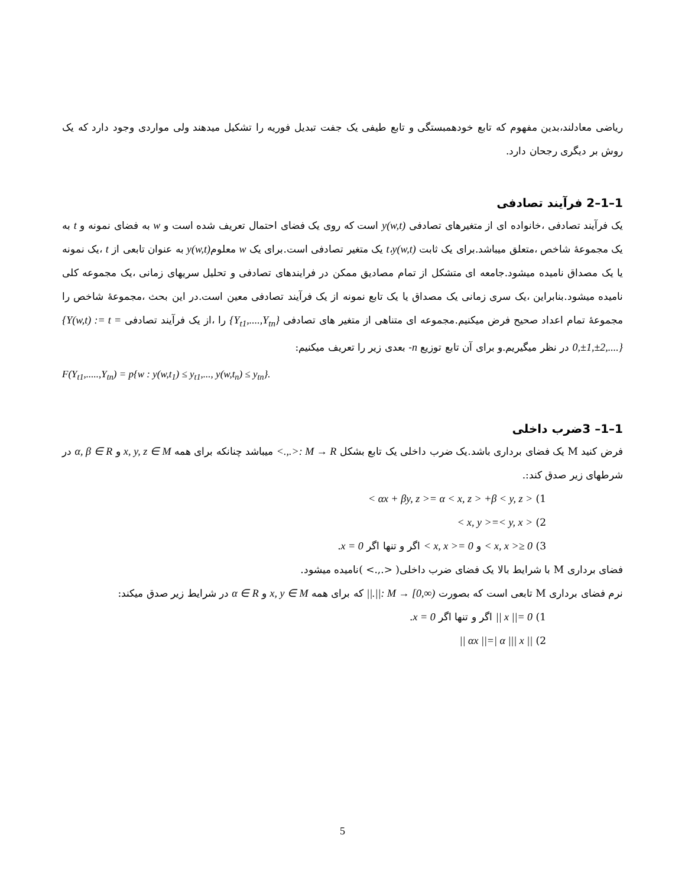ریاضی معادلند،بدین مفهوم که تابع خودهمبستگی و تابع طیفی یک جفت تبدیل فوریه را تشکیل میدهند ولی مواردی وجود دارد که یک روش بر دیگری رجحان دارد.
1–1–2 فرآیند تصادفی
یک فرآیند تصادفی ،خانواده ای از متغیرهای تصادفی y(w,t) است که روی یک فضای احتمال تعریف شده است و w به فضای نمونه و t به یک مجموعهٔ شاخص ،متعلق میباشد.برای یک ثابت t،y(w,t) یک متغیر تصادفی است.برای یک w معلومy(w,t) به عنوان تابعی از t ،یک نمونه یا یک مصداق نامیده میشود.جامعه ای متشکل از تمام مصادیق ممکن در فرایندهای تصادفی و تحلیل سریهای زمانی ،یک مجموعه کلی نامیده میشود.بنابراین ،یک سری زمانی یک مصداق یا یک تابع نمونه از یک فرآیند تصادفی معین است.در این بحث ،مجموعهٔ شاخص را مجموعهٔ تمام اعداد صحیح فرض میکنیم.مجموعه ای متناهی از متغیر های تصادفی {Y<sub>t1</sub>,....,Y<sub>tn</sub>} را ،از یک فرآیند تصادفی {Y(w,t) := t = 0,±1,±2,....} در نظر میگیریم.و برای آن تابع توزیع n- بعدی زیر را تعریف میکنیم:
F(Y<sub>t1</sub>,.....,Y<sub>tn</sub>) = p{w : y(w,t<sub>1</sub>) ≤ y<sub>t1</sub>,..., y(w,t<sub>n</sub>) ≤ y<sub>tn</sub>}.
1–1– 3ضرب داخلی
فرض کنید M یک فضای برداری باشد.یک ضرب داخلی یک تابع بشکل <.,.>: M → R میباشد چنانکه برای همه x, y, z ∈ M و α, β ∈ R در شرطهای زیر صدق کند:.
1) < αx + βy, z >= α < x, z > +β < y, z >
2) < x, y >=< y, x >
3) < x, x >≥ 0 و < x, x >= 0 اگر و تنها اگر x = 0.
فضای برداری M با شرایط بالا یک فضای ضرب داخلی( <.,.> )نامیده میشود.
نرم فضای برداری M تابعی است که بصورت ||.||: M → [0,∞) که برای همه x, y ∈ M و α ∈ R در شرایط زیر صدق میکند:
1) || x ||= 0 اگر و تنها اگر x = 0.
2) || αx ||=| α ||| x ||
5